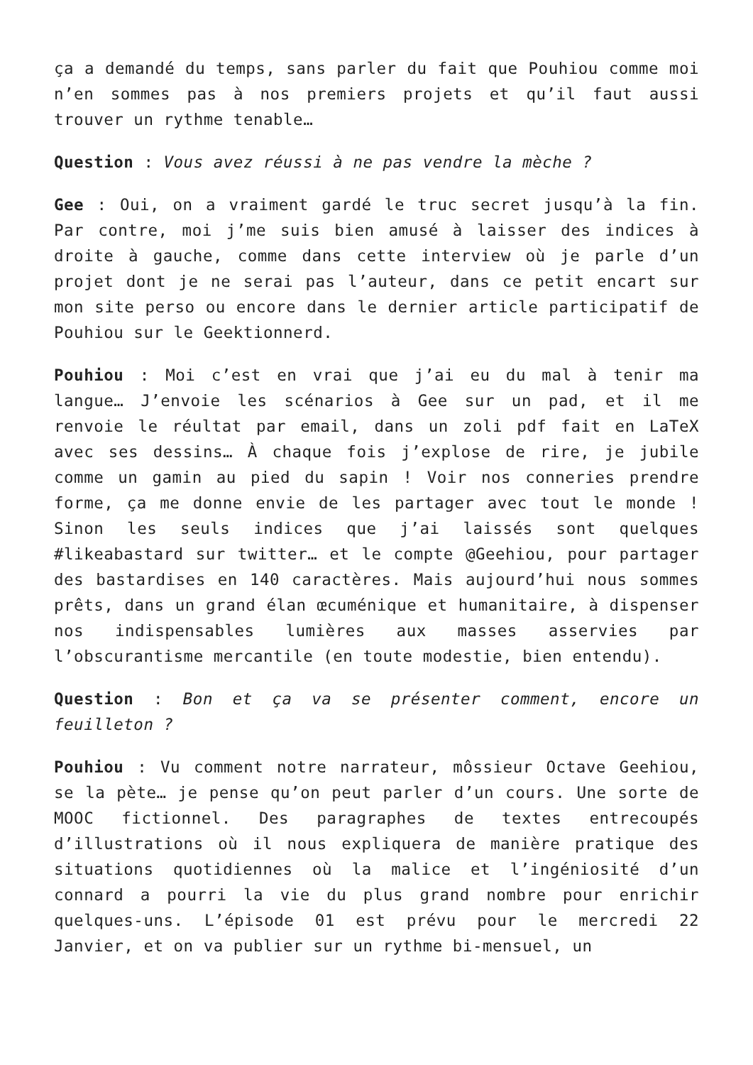ça a demandé du temps, sans parler du fait que Pouhiou comme moi n’en sommes pas à nos premiers projets et qu’il faut aussi trouver un rythme tenable…
Question : Vous avez réussi à ne pas vendre la mèche ?
Gee : Oui, on a vraiment gardé le truc secret jusqu’à la fin. Par contre, moi j’me suis bien amusé à laisser des indices à droite à gauche, comme dans cette interview où je parle d’un projet dont je ne serai pas l’auteur, dans ce petit encart sur mon site perso ou encore dans le dernier article participatif de Pouhiou sur le Geektionnerd.
Pouhiou : Moi c’est en vrai que j’ai eu du mal à tenir ma langue… J’envoie les scénarios à Gee sur un pad, et il me renvoie le réultat par email, dans un zoli pdf fait en LaTeX avec ses dessins… À chaque fois j’explose de rire, je jubile comme un gamin au pied du sapin ! Voir nos conneries prendre forme, ça me donne envie de les partager avec tout le monde ! Sinon les seuls indices que j’ai laissés sont quelques #likeabastard sur twitter… et le compte @Geehiou, pour partager des bastardises en 140 caractères. Mais aujourd’hui nous sommes prêts, dans un grand élan œcuménique et humanitaire, à dispenser nos indispensables lumières aux masses asservies par l’obscurantisme mercantile (en toute modestie, bien entendu).
Question : Bon et ça va se présenter comment, encore un feuilleton ?
Pouhiou : Vu comment notre narrateur, môssieur Octave Geehiou, se la pète… je pense qu’on peut parler d’un cours. Une sorte de MOOC fictionnel. Des paragraphes de textes entrecoupés d’illustrations où il nous expliquera de manière pratique des situations quotidiennes où la malice et l’ingéniosité d’un connard a pourri la vie du plus grand nombre pour enrichir quelques-uns. L’épisode 01 est prévu pour le mercredi 22 Janvier, et on va publier sur un rythme bi-mensuel, un